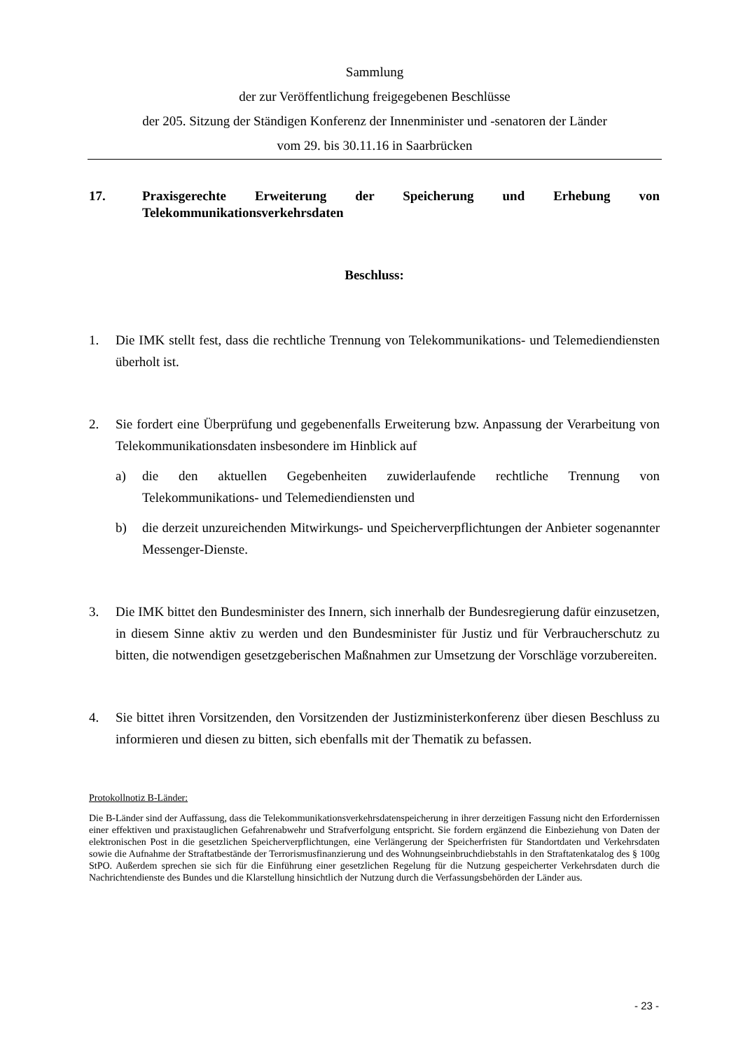Sammlung
der zur Veröffentlichung freigegebenen Beschlüsse
der 205. Sitzung der Ständigen Konferenz der Innenminister und -senatoren der Länder
vom 29. bis 30.11.16 in Saarbrücken
17. Praxisgerechte Erweiterung der Speicherung und Erhebung von Telekommunikationsverkehrsdaten
Beschluss:
1. Die IMK stellt fest, dass die rechtliche Trennung von Telekommunikations- und Telemediendiensten überholt ist.
2. Sie fordert eine Überprüfung und gegebenenfalls Erweiterung bzw. Anpassung der Verarbeitung von Telekommunikationsdaten insbesondere im Hinblick auf
a) die den aktuellen Gegebenheiten zuwiderlaufende rechtliche Trennung von Telekommunikations- und Telemediendiensten und
b) die derzeit unzureichenden Mitwirkungs- und Speicherverpflichtungen der Anbieter sogenannter Messenger-Dienste.
3. Die IMK bittet den Bundesminister des Innern, sich innerhalb der Bundesregierung dafür einzusetzen, in diesem Sinne aktiv zu werden und den Bundesminister für Justiz und für Verbraucherschutz zu bitten, die notwendigen gesetzgeberischen Maßnahmen zur Umsetzung der Vorschläge vorzubereiten.
4. Sie bittet ihren Vorsitzenden, den Vorsitzenden der Justizministerkonferenz über diesen Beschluss zu informieren und diesen zu bitten, sich ebenfalls mit der Thematik zu befassen.
Protokollnotiz B-Länder:
Die B-Länder sind der Auffassung, dass die Telekommunikationsverkehrsdatenspeicherung in ihrer derzeitigen Fassung nicht den Erfordernissen einer effektiven und praxistauglichen Gefahrenabwehr und Strafverfolgung entspricht. Sie fordern ergänzend die Einbeziehung von Daten der elektronischen Post in die gesetzlichen Speicherverpflichtungen, eine Verlängerung der Speicherfristen für Standortdaten und Verkehrsdaten sowie die Aufnahme der Straftatbestände der Terrorismusfinanzierung und des Wohnungseinbruchdiebstahls in den Straftatenkatalog des § 100g StPO. Außerdem sprechen sie sich für die Einführung einer gesetzlichen Regelung für die Nutzung gespeicherter Verkehrsdaten durch die Nachrichtendienste des Bundes und die Klarstellung hinsichtlich der Nutzung durch die Verfassungsbehörden der Länder aus.
- 23 -